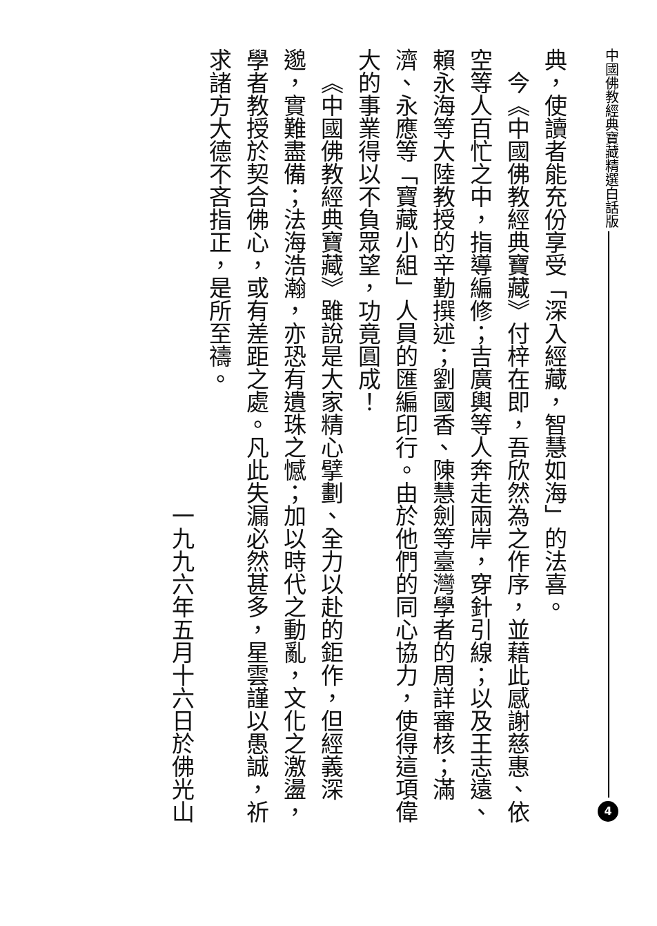中國佛教經典寶藏精選白話版
4
典，使讀者能充份享受「深入經藏，智慧如海」的法喜。
今《中國佛教經典寶藏》付梓在即，吾欣然為之作序，並藉此感謝慈惠、依空等人百忙之中，指導編修；吉廣輿等人奔走兩岸，穿針引線；以及王志遠、賴永海等大陸教授的辛勤撰述；劉國香、陳慧劍等臺灣學者的周詳審核；滿濟、永應等「寶藏小組」人員的匯編印行。由於他們的同心協力，使得這項偉大的事業得以不負眾望，功竟圓成！
《中國佛教經典寶藏》雖說是大家精心擘劃、全力以赴的鉅作，但經義深邈，實難盡備；法海浩瀚，亦恐有遺珠之憾；加以時代之動亂，文化之激盪，學者教授於契合佛心，或有差距之處。凡此失漏必然甚多，星雲謹以愚誠，祈求諸方大德不吝指正，是所至禱。
一九九六年五月十六日於佛光山